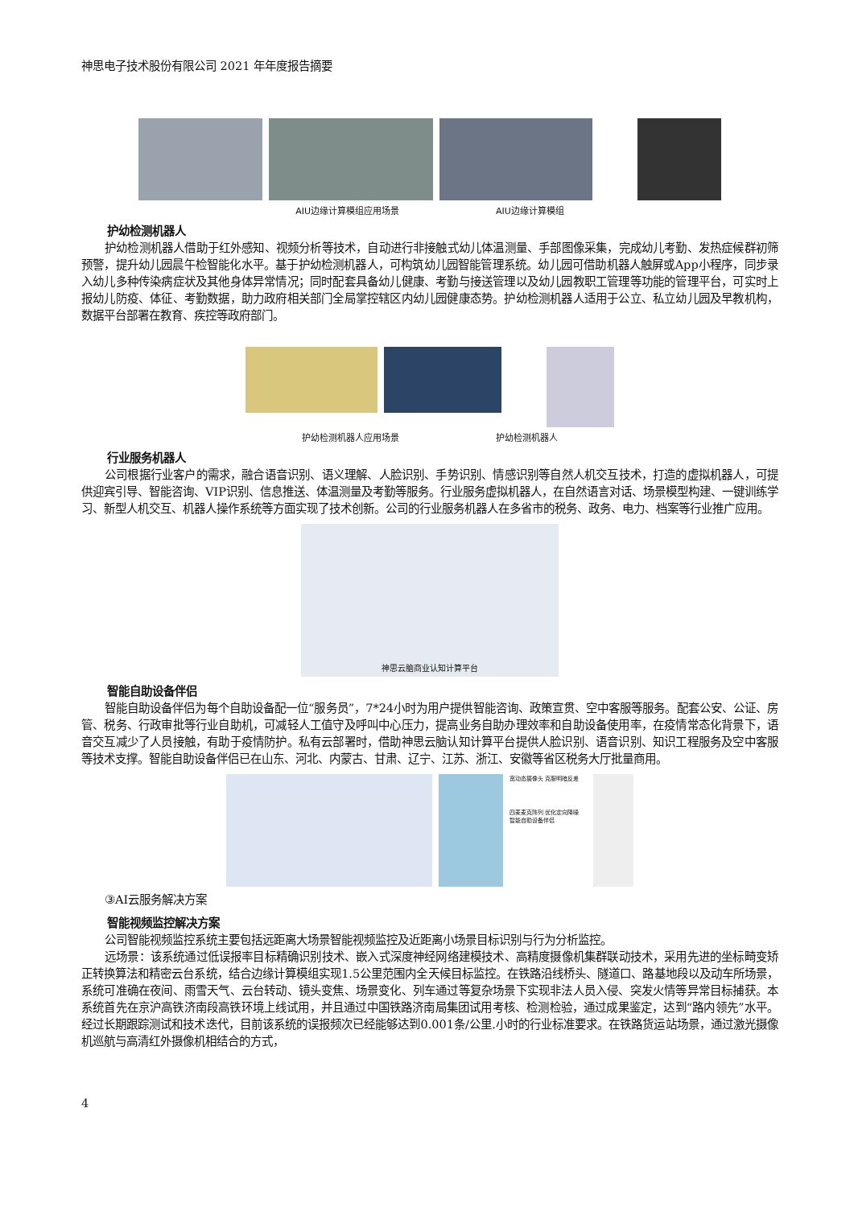神思电子技术股份有限公司 2021 年年度报告摘要
AIU边缘计算模组应用场景 AIU边缘计算模组
护幼检测机器人
护幼检测机器人借助于红外感知、视频分析等技术，自动进行非接触式幼儿体温测量、手部图像采集，完成幼儿考勤、发热症候群初筛预警，提升幼儿园晨午检智能化水平。基于护幼检测机器人，可构筑幼儿园智能管理系统。幼儿园可借助机器人触屏或App小程序，同步录入幼儿多种传染病症状及其他身体异常情况；同时配套具备幼儿健康、考勤与接送管理以及幼儿园教职工管理等功能的管理平台，可实时上报幼儿防疫、体征、考勤数据，助力政府相关部门全局掌控辖区内幼儿园健康态势。护幼检测机器人适用于公立、私立幼儿园及早教机构，数据平台部署在教育、疾控等政府部门。
护幼检测机器人应用场景 护幼检测机器人
行业服务机器人
公司根据行业客户的需求，融合语音识别、语义理解、人脸识别、手势识别、情感识别等自然人机交互技术，打造的虚拟机器人，可提供迎宾引导、智能咨询、VIP识别、信息推送、体温测量及考勤等服务。行业服务虚拟机器人，在自然语言对话、场景模型构建、一键训练学习、新型人机交互、机器人操作系统等方面实现了技术创新。公司的行业服务机器人在多省市的税务、政务、电力、档案等行业推广应用。
神思云脑商业认知计算平台
智能自助设备伴侣
智能自助设备伴侣为每个自助设备配一位“服务员”，7*24小时为用户提供智能咨询、政策宣贯、空中客服等服务。配套公安、公证、房管、税务、行政审批等行业自助机，可减轻人工值守及呼叫中心压力，提高业务自助办理效率和自助设备使用率，在疫情常态化背景下，语音交互减少了人员接触，有助于疫情防护。私有云部署时，借助神思云脑认知计算平台提供人脸识别、语音识别、知识工程服务及空中客服等技术支撑。智能自助设备伴侣已在山东、河北、内蒙古、甘肃、辽宁、江苏、浙江、安徽等省区税务大厅批量商用。
宽动态摄像头 克服明暗反差
四麦麦克阵列 优化定向降噪
智能自助设备伴侣
③AI云服务解决方案
智能视频监控解决方案
公司智能视频监控系统主要包括远距离大场景智能视频监控及近距离小场景目标识别与行为分析监控。
远场景：该系统通过低误报率目标精确识别技术、嵌入式深度神经网络建模技术、高精度摄像机集群联动技术，采用先进的坐标畸变矫正转换算法和精密云台系统，结合边缘计算模组实现1.5公里范围内全天候目标监控。在铁路沿线桥头、隧道口、路基地段以及动车所场景，系统可准确在夜间、雨雪天气、云台转动、镜头变焦、场景变化、列车通过等复杂场景下实现非法人员入侵、突发火情等异常目标捕获。本系统首先在京沪高铁济南段高铁环境上线试用，并且通过中国铁路济南局集团试用考核、检测检验，通过成果鉴定，达到“路内领先”水平。经过长期跟踪测试和技术迭代，目前该系统的误报频次已经能够达到0.001条/公里.小时的行业标准要求。在铁路货运站场景，通过激光摄像机巡航与高清红外摄像机相结合的方式，
4